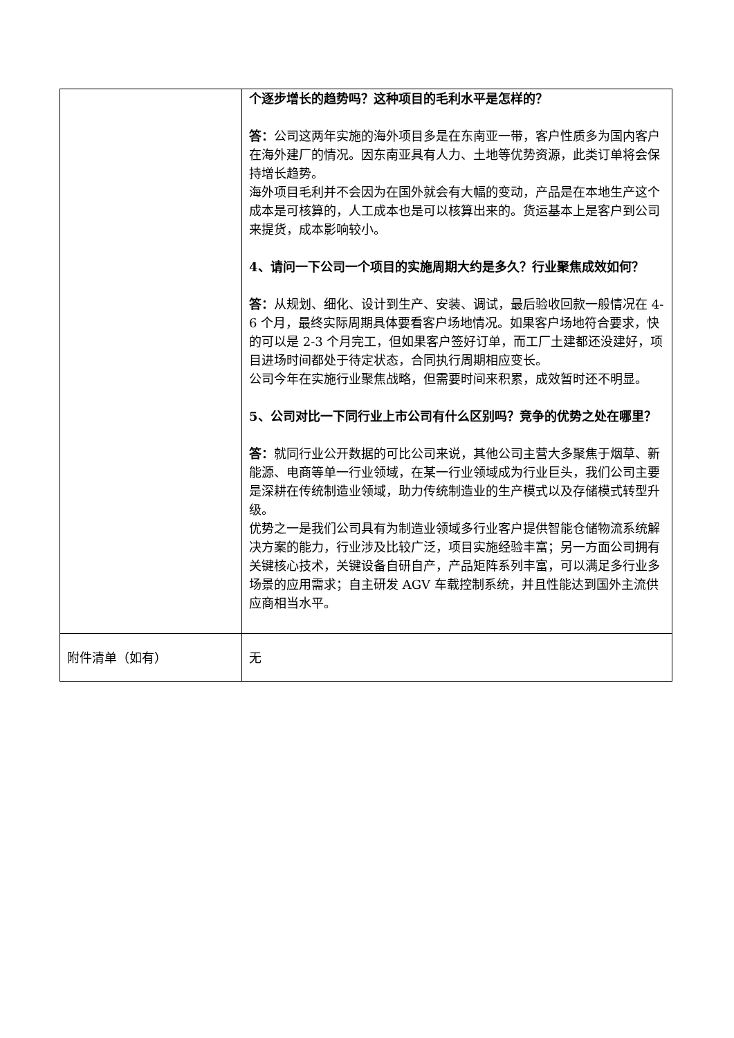| | 个逐步增长的趋势吗？这种项目的毛利水平是怎样的？ 答： 公司这两年实施的海外项目多是在东南亚一带，客户性质多为国内客户在海外建厂的情况。因东南亚具有人力、土地等优势资源，此类订单将会保持增长趋势。 海外项目毛利并不会因为在国外就会有大幅的变动，产品是在本地生产这个成本是可核算的，人工成本也是可以核算出来的。货运基本上是客户到公司来提货，成本影响较小。 4、请问一下公司一个项目的实施周期大约是多久？行业聚焦成效如何？ 答： 从规划、细化、设计到生产、安装、调试，最后验收回款一般情况在 4-6 个月，最终实际周期具体要看客户场地情况。如果客户场地符合要求，快的可以是 2-3 个月完工，但如果客户签好订单，而工厂土建都还没建好，项目进场时间都处于待定状态，合同执行周期相应变长。 公司今年在实施行业聚焦战略，但需要时间来积累，成效暂时还不明显。 5、公司对比一下同行业上市公司有什么区别吗？竞争的优势之处在哪里？ 答： 就同行业公开数据的可比公司来说，其他公司主营大多聚焦于烟草、新能源、电商等单一行业领域，在某一行业领域成为行业巨头，我们公司主要是深耕在传统制造业领域，助力传统制造业的生产模式以及存储模式转型升级。 优势之一是我们公司具有为制造业领域多行业客户提供智能仓储物流系统解决方案的能力，行业涉及比较广泛，项目实施经验丰富；另一方面公司拥有关键核心技术，关键设备自研自产，产品矩阵系列丰富，可以满足多行业多场景的应用需求；自主研发 AGV 车载控制系统，并且性能达到国外主流供应商相当水平。 |
| 附件清单（如有） | 无 |